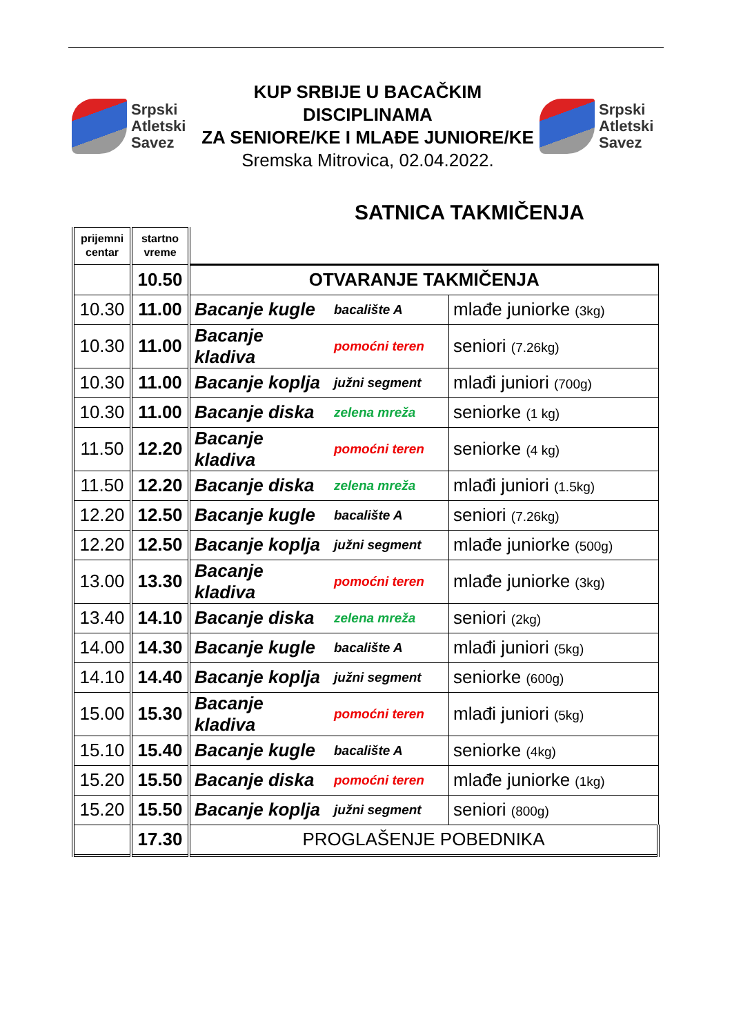Srpski
Atletski
Savez
KUP SRBIJE U BACAČKIM DISCIPLINAMA
ZA SENIORE/KE I MLAĐE JUNIORE/KE
Sremska Mitrovica, 02.04.2022.
Srpski
Atletski
Savez
SATNICA TAKMIČENJA
| prijemni centar | startno vreme | | | |
| | 10.50 | OTVARANJE TAKMIČENJA | | |
| 10.30 | 11.00 | Bacanje kugle | bacalište A | mlađe juniorke (3kg) |
| 10.30 | 11.00 | Bacanje kladiva | pomoćni teren | seniori (7.26kg) |
| 10.30 | 11.00 | Bacanje koplja | južni segment | mlađi juniori (700g) |
| 10.30 | 11.00 | Bacanje diska | zelena mreža | seniorke (1 kg) |
| 11.50 | 12.20 | Bacanje kladiva | pomoćni teren | seniorke (4 kg) |
| 11.50 | 12.20 | Bacanje diska | zelena mreža | mlađi juniori (1.5kg) |
| 12.20 | 12.50 | Bacanje kugle | bacalište A | seniori (7.26kg) |
| 12.20 | 12.50 | Bacanje koplja | južni segment | mlađe juniorke (500g) |
| 13.00 | 13.30 | Bacanje kladiva | pomoćni teren | mlađe juniorke (3kg) |
| 13.40 | 14.10 | Bacanje diska | zelena mreža | seniori (2kg) |
| 14.00 | 14.30 | Bacanje kugle | bacalište A | mlađi juniori (5kg) |
| 14.10 | 14.40 | Bacanje koplja | južni segment | seniorke (600g) |
| 15.00 | 15.30 | Bacanje kladiva | pomoćni teren | mlađi juniori (5kg) |
| 15.10 | 15.40 | Bacanje kugle | bacalište A | seniorke (4kg) |
| 15.20 | 15.50 | Bacanje diska | pomoćni teren | mlađe juniorke (1kg) |
| 15.20 | 15.50 | Bacanje koplja | južni segment | seniori (800g) |
| | 17.30 | PROGLAŠENJE POBEDNIKA | | |